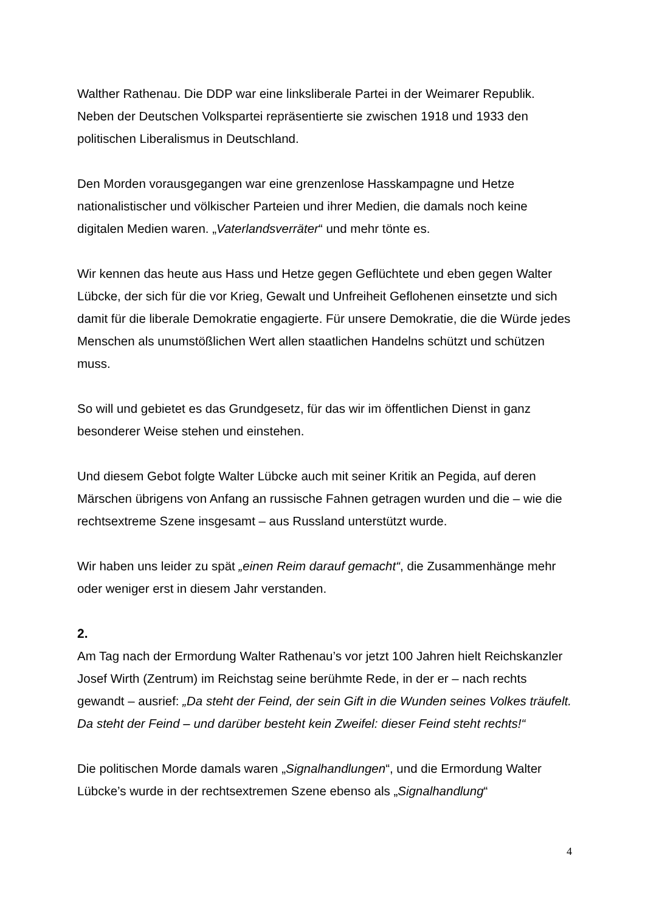Walther Rathenau. Die DDP war eine linksliberale Partei in der Weimarer Republik. Neben der Deutschen Volkspartei repräsentierte sie zwischen 1918 und 1933 den politischen Liberalismus in Deutschland.
Den Morden vorausgegangen war eine grenzenlose Hasskampagne und Hetze nationalistischer und völkischer Parteien und ihrer Medien, die damals noch keine digitalen Medien waren. „Vaterlandsverräter“ und mehr tönte es.
Wir kennen das heute aus Hass und Hetze gegen Geflüchtete und eben gegen Walter Lübcke, der sich für die vor Krieg, Gewalt und Unfreiheit Geflohenen einsetzte und sich damit für die liberale Demokratie engagierte. Für unsere Demokratie, die die Würde jedes Menschen als unumstößlichen Wert allen staatlichen Handelns schützt und schützen muss.
So will und gebietet es das Grundgesetz, für das wir im öffentlichen Dienst in ganz besonderer Weise stehen und einstehen.
Und diesem Gebot folgte Walter Lübcke auch mit seiner Kritik an Pegida, auf deren Märschen übrigens von Anfang an russische Fahnen getragen wurden und die – wie die rechtsextreme Szene insgesamt – aus Russland unterstützt wurde.
Wir haben uns leider zu spät „einen Reim darauf gemacht“, die Zusammenhänge mehr oder weniger erst in diesem Jahr verstanden.
2.
Am Tag nach der Ermordung Walter Rathenau’s vor jetzt 100 Jahren hielt Reichskanzler Josef Wirth (Zentrum) im Reichstag seine berühmte Rede, in der er – nach rechts gewandt – ausrief: „Da steht der Feind, der sein Gift in die Wunden seines Volkes träufelt. Da steht der Feind – und darüber besteht kein Zweifel: dieser Feind steht rechts!“
Die politischen Morde damals waren „Signalhandlungen“, und die Ermordung Walter Lübcke’s wurde in der rechtsextremen Szene ebenso als „Signalhandlung“
4